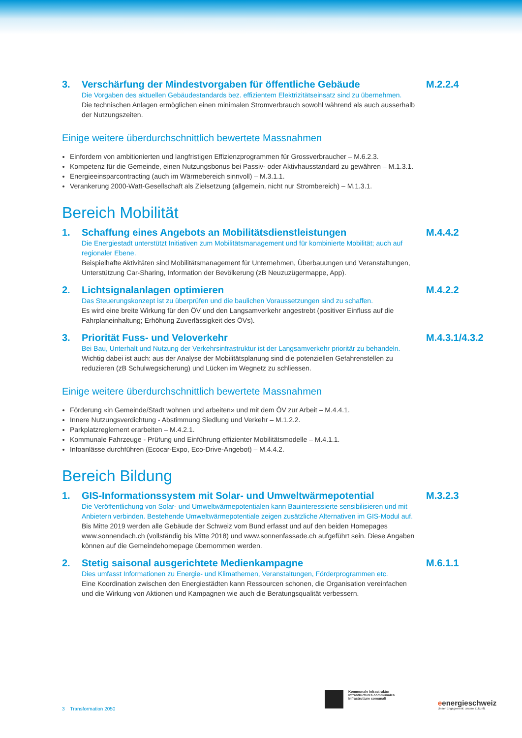3. Verschärfung der Mindestvorgaben für öffentliche Gebäude
Die Vorgaben des aktuellen Gebäudestandards bez. effizientem Elektrizitätseinsatz sind zu übernehmen.
Die technischen Anlagen ermöglichen einen minimalen Stromverbrauch sowohl während als auch ausserhalb der Nutzungszeiten.
M.2.2.4
Einige weitere überdurchschnittlich bewertete Massnahmen
Einfordern von ambitionierten und langfristigen Effizienzprogrammen für Grossverbraucher – M.6.2.3.
Kompetenz für die Gemeinde, einen Nutzungsbonus bei Passiv- oder Aktivhausstandard zu gewähren – M.1.3.1.
Energieeinsparcontracting (auch im Wärmebereich sinnvoll) – M.3.1.1.
Verankerung 2000-Watt-Gesellschaft als Zielsetzung (allgemein, nicht nur Strombereich) – M.1.3.1.
Bereich Mobilität
1. Schaffung eines Angebots an Mobilitätsdienstleistungen
Die Energiestadt unterstützt Initiativen zum Mobilitätsmanagement und für kombinierte Mobilität; auch auf regionaler Ebene.
Beispielhafte Aktivitäten sind Mobilitätsmanagement für Unternehmen, Überbauungen und Veranstaltungen, Unterstützung Car-Sharing, Information der Bevölkerung (zB Neuzuzügermappe, App).
M.4.4.2
2. Lichtsignalanlagen optimieren
Das Steuerungskonzept ist zu überprüfen und die baulichen Voraussetzungen sind zu schaffen.
Es wird eine breite Wirkung für den ÖV und den Langsamverkehr angestrebt (positiver Einfluss auf die Fahrplaneinhaltung; Erhöhung Zuverlässigkeit des ÖVs).
M.4.2.2
3. Priorität Fuss- und Veloverkehr
Bei Bau, Unterhalt und Nutzung der Verkehrsinfrastruktur ist der Langsamverkehr prioritär zu behandeln.
Wichtig dabei ist auch: aus der Analyse der Mobilitätsplanung sind die potenziellen Gefahrenstellen zu reduzieren (zB Schulwegsicherung) und Lücken im Wegnetz zu schliessen.
M.4.3.1/4.3.2
Einige weitere überdurchschnittlich bewertete Massnahmen
Förderung «in Gemeinde/Stadt wohnen und arbeiten» und mit dem ÖV zur Arbeit – M.4.4.1.
Innere Nutzungsverdichtung - Abstimmung Siedlung und Verkehr – M.1.2.2.
Parkplatzreglement erarbeiten – M.4.2.1.
Kommunale Fahrzeuge - Prüfung und Einführung effizienter Mobilitätsmodelle – M.4.1.1.
Infoanlässe durchführen (Ecocar-Expo, Eco-Drive-Angebot) – M.4.4.2.
Bereich Bildung
1. GIS-Informationssystem mit Solar- und Umweltwärmepotential
Die Veröffentlichung von Solar- und Umweltwärmepotentialen kann Bauinteressierte sensibilisieren und mit Anbietern verbinden. Bestehende Umweltwärmepotentiale zeigen zusätzliche Alternativen im GIS-Modul auf.
Bis Mitte 2019 werden alle Gebäude der Schweiz vom Bund erfasst und auf den beiden Homepages www.sonnendach.ch (vollständig bis Mitte 2018) und www.sonnenfassade.ch aufgeführt sein. Diese Angaben können auf die Gemeindehomepage übernommen werden.
M.3.2.3
2. Stetig saisonal ausgerichtete Medienkampagne
Dies umfasst Informationen zu Energie- und Klimathemen, Veranstaltungen, Förderprogrammen etc.
Eine Koordination zwischen den Energiestädten kann Ressourcen schonen, die Organisation vereinfachen und die Wirkung von Aktionen und Kampagnen wie auch die Beratungsqualität verbessern.
M.6.1.1
3 Transformation 2050
Kommunale Infrastruktur
Infrastructures communales
Infrastrutture comunali
eenergieschweiz
Unser Engagement: unsere Zukunft.